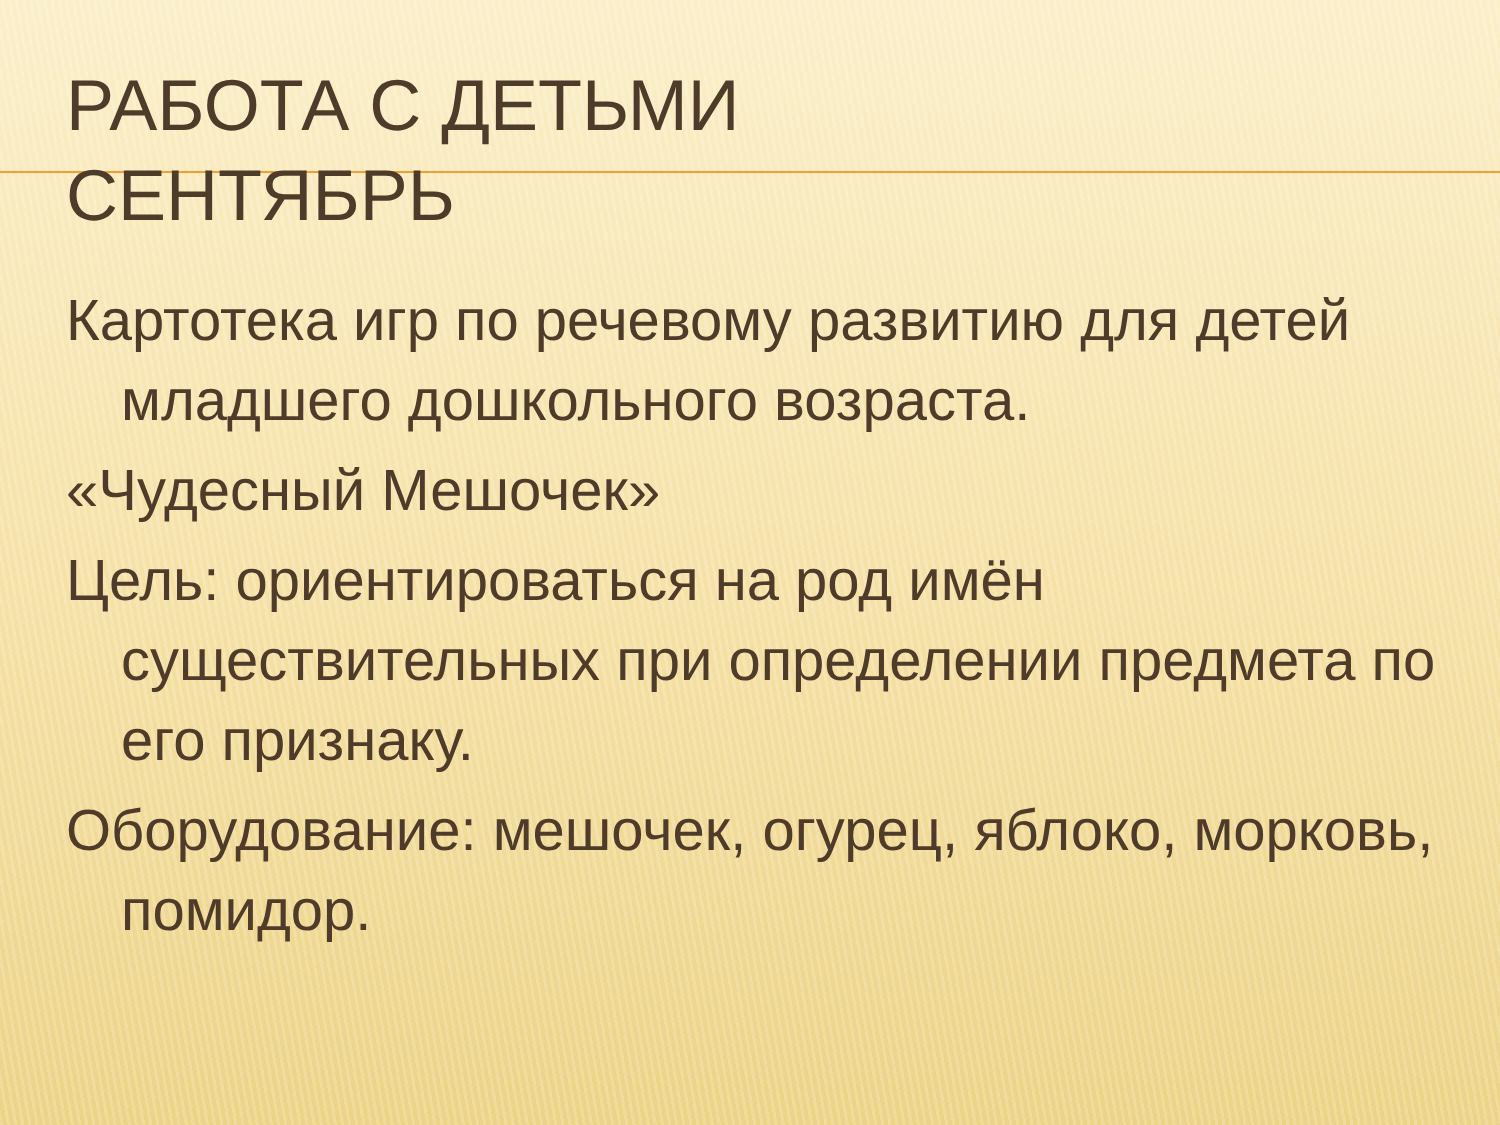РАБОТА С ДЕТЬМИ
СЕНТЯБРЬ
Картотека игр по речевому развитию для детей младшего дошкольного возраста.
«Чудесный Мешочек»
Цель: ориентироваться на род имён существительных при определении предмета по его признаку.
Оборудование: мешочек, огурец, яблоко, морковь, помидор.